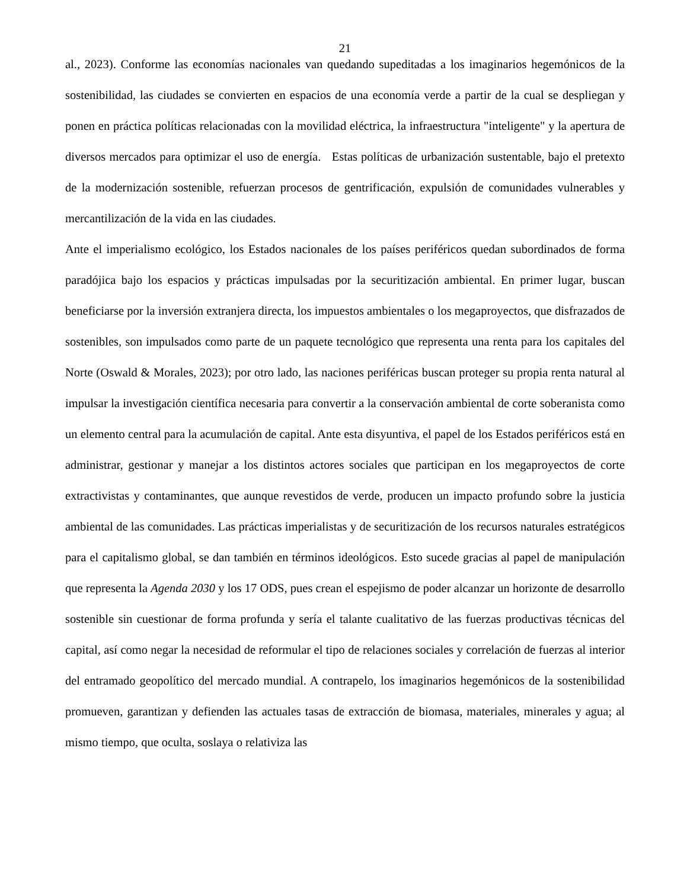21
al., 2023). Conforme las economías nacionales van quedando supeditadas a los imaginarios hegemónicos de la sostenibilidad, las ciudades se convierten en espacios de una economía verde a partir de la cual se despliegan y ponen en práctica políticas relacionadas con la movilidad eléctrica, la infraestructura "inteligente" y la apertura de diversos mercados para optimizar el uso de energía. Estas políticas de urbanización sustentable, bajo el pretexto de la modernización sostenible, refuerzan procesos de gentrificación, expulsión de comunidades vulnerables y mercantilización de la vida en las ciudades.
Ante el imperialismo ecológico, los Estados nacionales de los países periféricos quedan subordinados de forma paradójica bajo los espacios y prácticas impulsadas por la securitización ambiental. En primer lugar, buscan beneficiarse por la inversión extranjera directa, los impuestos ambientales o los megaproyectos, que disfrazados de sostenibles, son impulsados como parte de un paquete tecnológico que representa una renta para los capitales del Norte (Oswald & Morales, 2023); por otro lado, las naciones periféricas buscan proteger su propia renta natural al impulsar la investigación científica necesaria para convertir a la conservación ambiental de corte soberanista como un elemento central para la acumulación de capital. Ante esta disyuntiva, el papel de los Estados periféricos está en administrar, gestionar y manejar a los distintos actores sociales que participan en los megaproyectos de corte extractivistas y contaminantes, que aunque revestidos de verde, producen un impacto profundo sobre la justicia ambiental de las comunidades. Las prácticas imperialistas y de securitización de los recursos naturales estratégicos para el capitalismo global, se dan también en términos ideológicos. Esto sucede gracias al papel de manipulación que representa la Agenda 2030 y los 17 ODS, pues crean el espejismo de poder alcanzar un horizonte de desarrollo sostenible sin cuestionar de forma profunda y sería el talante cualitativo de las fuerzas productivas técnicas del capital, así como negar la necesidad de reformular el tipo de relaciones sociales y correlación de fuerzas al interior del entramado geopolítico del mercado mundial. A contrapelo, los imaginarios hegemónicos de la sostenibilidad promueven, garantizan y defienden las actuales tasas de extracción de biomasa, materiales, minerales y agua; al mismo tiempo, que oculta, soslaya o relativiza las